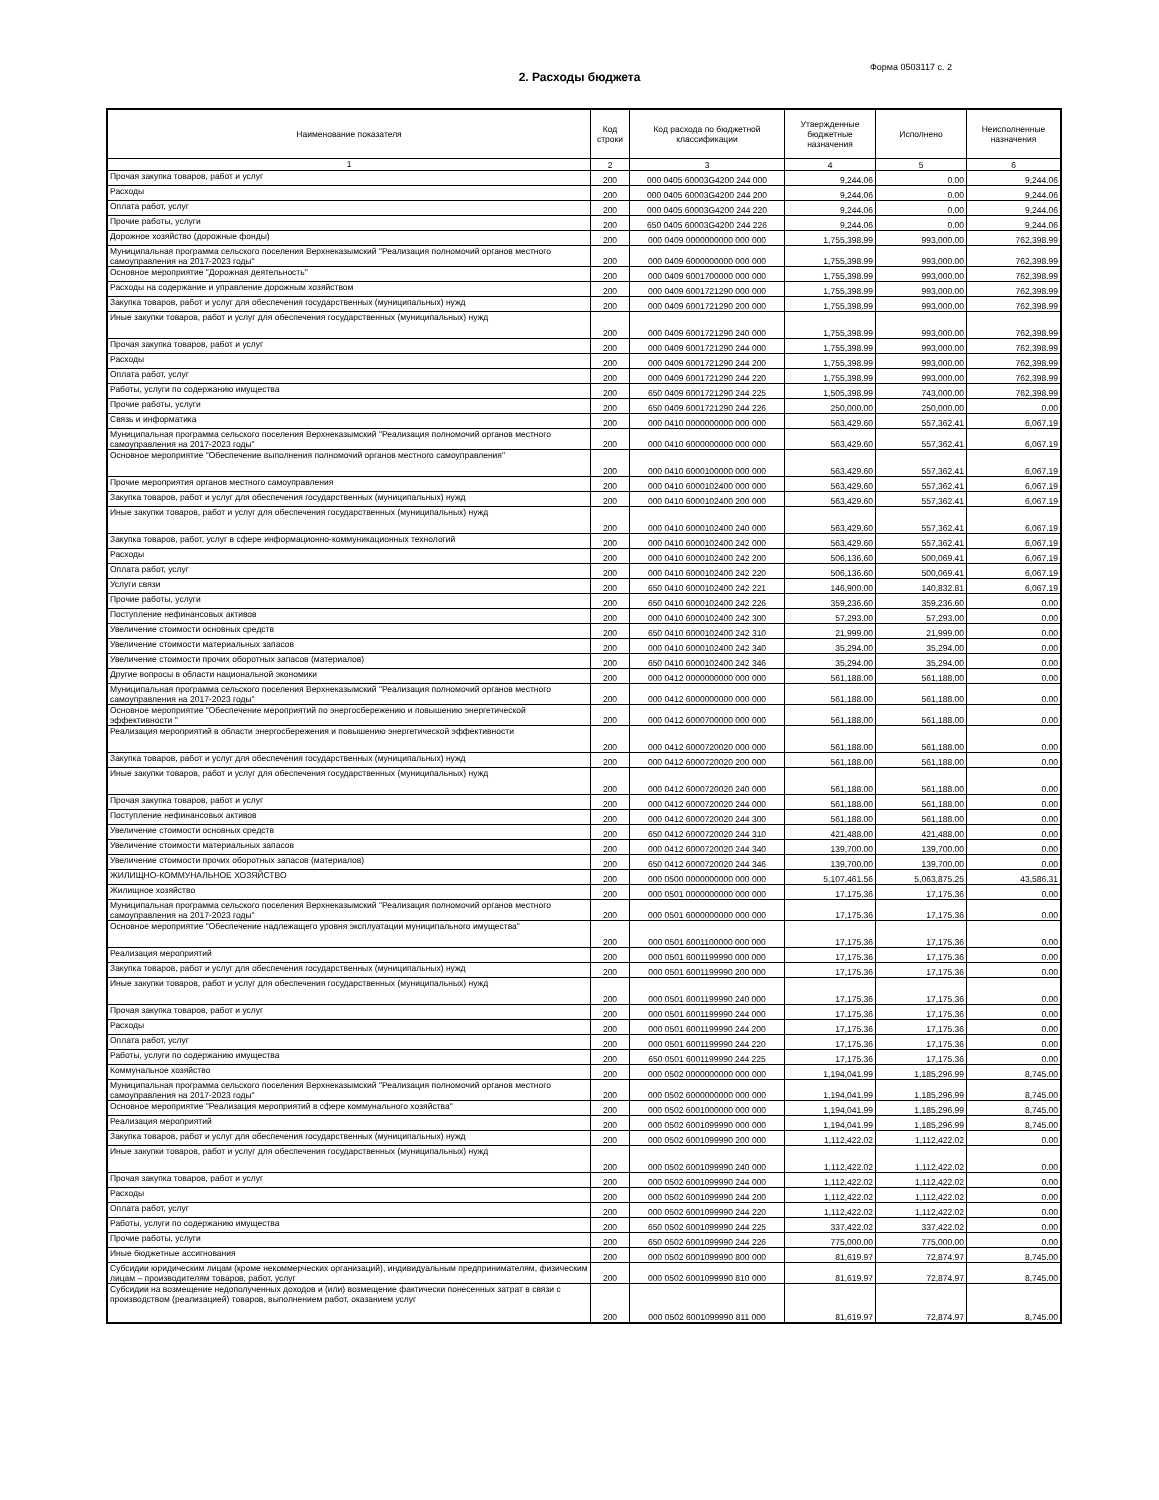Форма 0503117 с. 2
2. Расходы бюджета
| Наименование показателя | Код строки | Код расхода по бюджетной классификации | Утвержденные бюджетные назначения | Исполнено | Неисполненные назначения |
| --- | --- | --- | --- | --- | --- |
| 1 | 2 | 3 | 4 | 5 | 6 |
| Прочая закупка товаров, работ и услуг | 200 | 000 0405 60003G4200 244 000 | 9,244.06 | 0.00 | 9,244.06 |
| Расходы | 200 | 000 0405 60003G4200 244 200 | 9,244.06 | 0.00 | 9,244.06 |
| Оплата работ, услуг | 200 | 000 0405 60003G4200 244 220 | 9,244.06 | 0.00 | 9,244.06 |
| Прочие работы, услуги | 200 | 650 0405 60003G4200 244 226 | 9,244.06 | 0.00 | 9,244.06 |
| Дорожное хозяйство (дорожные фонды) | 200 | 000 0409 0000000000 000 000 | 1,755,398.99 | 993,000.00 | 762,398.99 |
| Муниципальная программа сельского поселения Верхнеказымский "Реализация полномочий органов местного самоуправления на 2017-2023 годы" | 200 | 000 0409 6000000000 000 000 | 1,755,398.99 | 993,000.00 | 762,398.99 |
| Основное мероприятие "Дорожная деятельность" | 200 | 000 0409 6001700000 000 000 | 1,755,398.99 | 993,000.00 | 762,398.99 |
| Расходы на содержание и управление дорожным хозяйством | 200 | 000 0409 6001721290 000 000 | 1,755,398.99 | 993,000.00 | 762,398.99 |
| Закупка товаров, работ и услуг для обеспечения государственных (муниципальных) нужд | 200 | 000 0409 6001721290 200 000 | 1,755,398.99 | 993,000.00 | 762,398.99 |
| Иные закупки товаров, работ и услуг для обеспечения государственных (муниципальных) нужд | 200 | 000 0409 6001721290 240 000 | 1,755,398.99 | 993,000.00 | 762,398.99 |
| Прочая закупка товаров, работ и услуг | 200 | 000 0409 6001721290 244 000 | 1,755,398.99 | 993,000.00 | 762,398.99 |
| Расходы | 200 | 000 0409 6001721290 244 200 | 1,755,398.99 | 993,000.00 | 762,398.99 |
| Оплата работ, услуг | 200 | 000 0409 6001721290 244 220 | 1,755,398.99 | 993,000.00 | 762,398.99 |
| Работы, услуги по содержанию имущества | 200 | 650 0409 6001721290 244 225 | 1,505,398.99 | 743,000.00 | 762,398.99 |
| Прочие работы, услуги | 200 | 650 0409 6001721290 244 226 | 250,000.00 | 250,000.00 | 0.00 |
| Связь и информатика | 200 | 000 0410 0000000000 000 000 | 563,429.60 | 557,362.41 | 6,067.19 |
| Муниципальная программа сельского поселения Верхнеказымский "Реализация полномочий органов местного самоуправления на 2017-2023 годы" | 200 | 000 0410 6000000000 000 000 | 563,429.60 | 557,362.41 | 6,067.19 |
| Основное мероприятие "Обеспечение выполнения полномочий органов местного самоуправления" | 200 | 000 0410 6000100000 000 000 | 563,429.60 | 557,362.41 | 6,067.19 |
| Прочие мероприятия органов местного самоуправления | 200 | 000 0410 6000102400 000 000 | 563,429.60 | 557,362.41 | 6,067.19 |
| Закупка товаров, работ и услуг для обеспечения государственных (муниципальных) нужд | 200 | 000 0410 6000102400 200 000 | 563,429.60 | 557,362.41 | 6,067.19 |
| Иные закупки товаров, работ и услуг для обеспечения государственных (муниципальных) нужд | 200 | 000 0410 6000102400 240 000 | 563,429.60 | 557,362.41 | 6,067.19 |
| Закупка товаров, работ, услуг в сфере информационно-коммуникационных технологий | 200 | 000 0410 6000102400 242 000 | 563,429.60 | 557,362.41 | 6,067.19 |
| Расходы | 200 | 000 0410 6000102400 242 200 | 506,136.60 | 500,069.41 | 6,067.19 |
| Оплата работ, услуг | 200 | 000 0410 6000102400 242 220 | 506,136.60 | 500,069.41 | 6,067.19 |
| Услуги связи | 200 | 650 0410 6000102400 242 221 | 146,900.00 | 140,832.81 | 6,067.19 |
| Прочие работы, услуги | 200 | 650 0410 6000102400 242 226 | 359,236.60 | 359,236.60 | 0.00 |
| Поступление нефинансовых активов | 200 | 000 0410 6000102400 242 300 | 57,293.00 | 57,293.00 | 0.00 |
| Увеличение стоимости основных средств | 200 | 650 0410 6000102400 242 310 | 21,999.00 | 21,999.00 | 0.00 |
| Увеличение стоимости материальных запасов | 200 | 000 0410 6000102400 242 340 | 35,294.00 | 35,294.00 | 0.00 |
| Увеличение стоимости прочих оборотных запасов (материалов) | 200 | 650 0410 6000102400 242 346 | 35,294.00 | 35,294.00 | 0.00 |
| Другие вопросы в области национальной экономики | 200 | 000 0412 0000000000 000 000 | 561,188.00 | 561,188.00 | 0.00 |
| Муниципальная программа сельского поселения Верхнеказымский "Реализация полномочий органов местного самоуправления на 2017-2023 годы" | 200 | 000 0412 6000000000 000 000 | 561,188.00 | 561,188.00 | 0.00 |
| Основное мероприятие "Обеспечение мероприятий по энергосбережению и повышению энергетической эффективности " | 200 | 000 0412 6000700000 000 000 | 561,188.00 | 561,188.00 | 0.00 |
| Реализация мероприятий в области энергосбережения и повышению энергетической эффективности | 200 | 000 0412 6000720020 000 000 | 561,188.00 | 561,188.00 | 0.00 |
| Закупка товаров, работ и услуг для обеспечения государственных (муниципальных) нужд | 200 | 000 0412 6000720020 200 000 | 561,188.00 | 561,188.00 | 0.00 |
| Иные закупки товаров, работ и услуг для обеспечения государственных (муниципальных) нужд | 200 | 000 0412 6000720020 240 000 | 561,188.00 | 561,188.00 | 0.00 |
| Прочая закупка товаров, работ и услуг | 200 | 000 0412 6000720020 244 000 | 561,188.00 | 561,188.00 | 0.00 |
| Поступление нефинансовых активов | 200 | 000 0412 6000720020 244 300 | 561,188.00 | 561,188.00 | 0.00 |
| Увеличение стоимости основных средств | 200 | 650 0412 6000720020 244 310 | 421,488.00 | 421,488.00 | 0.00 |
| Увеличение стоимости материальных запасов | 200 | 000 0412 6000720020 244 340 | 139,700.00 | 139,700.00 | 0.00 |
| Увеличение стоимости прочих оборотных запасов (материалов) | 200 | 650 0412 6000720020 244 346 | 139,700.00 | 139,700.00 | 0.00 |
| ЖИЛИЩНО-КОММУНАЛЬНОЕ ХОЗЯЙСТВО | 200 | 000 0500 0000000000 000 000 | 5,107,461.56 | 5,063,875.25 | 43,586.31 |
| Жилищное хозяйство | 200 | 000 0501 0000000000 000 000 | 17,175.36 | 17,175.36 | 0.00 |
| Муниципальная программа сельского поселения Верхнеказымский "Реализация полномочий органов местного самоуправления на 2017-2023 годы" | 200 | 000 0501 6000000000 000 000 | 17,175.36 | 17,175.36 | 0.00 |
| Основное мероприятие "Обеспечение надлежащего уровня эксплуатации муниципального имущества" | 200 | 000 0501 6001100000 000 000 | 17,175.36 | 17,175.36 | 0.00 |
| Реализация мероприятий | 200 | 000 0501 6001199990 000 000 | 17,175.36 | 17,175.36 | 0.00 |
| Закупка товаров, работ и услуг для обеспечения государственных (муниципальных) нужд | 200 | 000 0501 6001199990 200 000 | 17,175.36 | 17,175.36 | 0.00 |
| Иные закупки товаров, работ и услуг для обеспечения государственных (муниципальных) нужд | 200 | 000 0501 6001199990 240 000 | 17,175.36 | 17,175.36 | 0.00 |
| Прочая закупка товаров, работ и услуг | 200 | 000 0501 6001199990 244 000 | 17,175.36 | 17,175.36 | 0.00 |
| Расходы | 200 | 000 0501 6001199990 244 200 | 17,175.36 | 17,175.36 | 0.00 |
| Оплата работ, услуг | 200 | 000 0501 6001199990 244 220 | 17,175.36 | 17,175.36 | 0.00 |
| Работы, услуги по содержанию имущества | 200 | 650 0501 6001199990 244 225 | 17,175.36 | 17,175.36 | 0.00 |
| Коммунальное хозяйство | 200 | 000 0502 0000000000 000 000 | 1,194,041.99 | 1,185,296.99 | 8,745.00 |
| Муниципальная программа сельского поселения Верхнеказымский "Реализация полномочий органов местного самоуправления на 2017-2023 годы" | 200 | 000 0502 6000000000 000 000 | 1,194,041.99 | 1,185,296.99 | 8,745.00 |
| Основное мероприятие "Реализация мероприятий в сфере коммунального хозяйства" | 200 | 000 0502 6001000000 000 000 | 1,194,041.99 | 1,185,296.99 | 8,745.00 |
| Реализация мероприятий | 200 | 000 0502 6001099990 000 000 | 1,194,041.99 | 1,185,296.99 | 8,745.00 |
| Закупка товаров, работ и услуг для обеспечения государственных (муниципальных) нужд | 200 | 000 0502 6001099990 200 000 | 1,112,422.02 | 1,112,422.02 | 0.00 |
| Иные закупки товаров, работ и услуг для обеспечения государственных (муниципальных) нужд | 200 | 000 0502 6001099990 240 000 | 1,112,422.02 | 1,112,422.02 | 0.00 |
| Прочая закупка товаров, работ и услуг | 200 | 000 0502 6001099990 244 000 | 1,112,422.02 | 1,112,422.02 | 0.00 |
| Расходы | 200 | 000 0502 6001099990 244 200 | 1,112,422.02 | 1,112,422.02 | 0.00 |
| Оплата работ, услуг | 200 | 000 0502 6001099990 244 220 | 1,112,422.02 | 1,112,422.02 | 0.00 |
| Работы, услуги по содержанию имущества | 200 | 650 0502 6001099990 244 225 | 337,422.02 | 337,422.02 | 0.00 |
| Прочие работы, услуги | 200 | 650 0502 6001099990 244 226 | 775,000.00 | 775,000.00 | 0.00 |
| Иные бюджетные ассигнования | 200 | 000 0502 6001099990 800 000 | 81,619.97 | 72,874.97 | 8,745.00 |
| Субсидии юридическим лицам (кроме некоммерческих организаций), индивидуальным предпринимателям, физическим лицам – производителям товаров, работ, услуг | 200 | 000 0502 6001099990 810 000 | 81,619.97 | 72,874.97 | 8,745.00 |
| Субсидии на возмещение недополученных доходов и (или) возмещение фактически понесенных затрат в связи с производством (реализацией) товаров, выполнением работ, оказанием услуг | 200 | 000 0502 6001099990 811 000 | 81,619.97 | 72,874.97 | 8,745.00 |